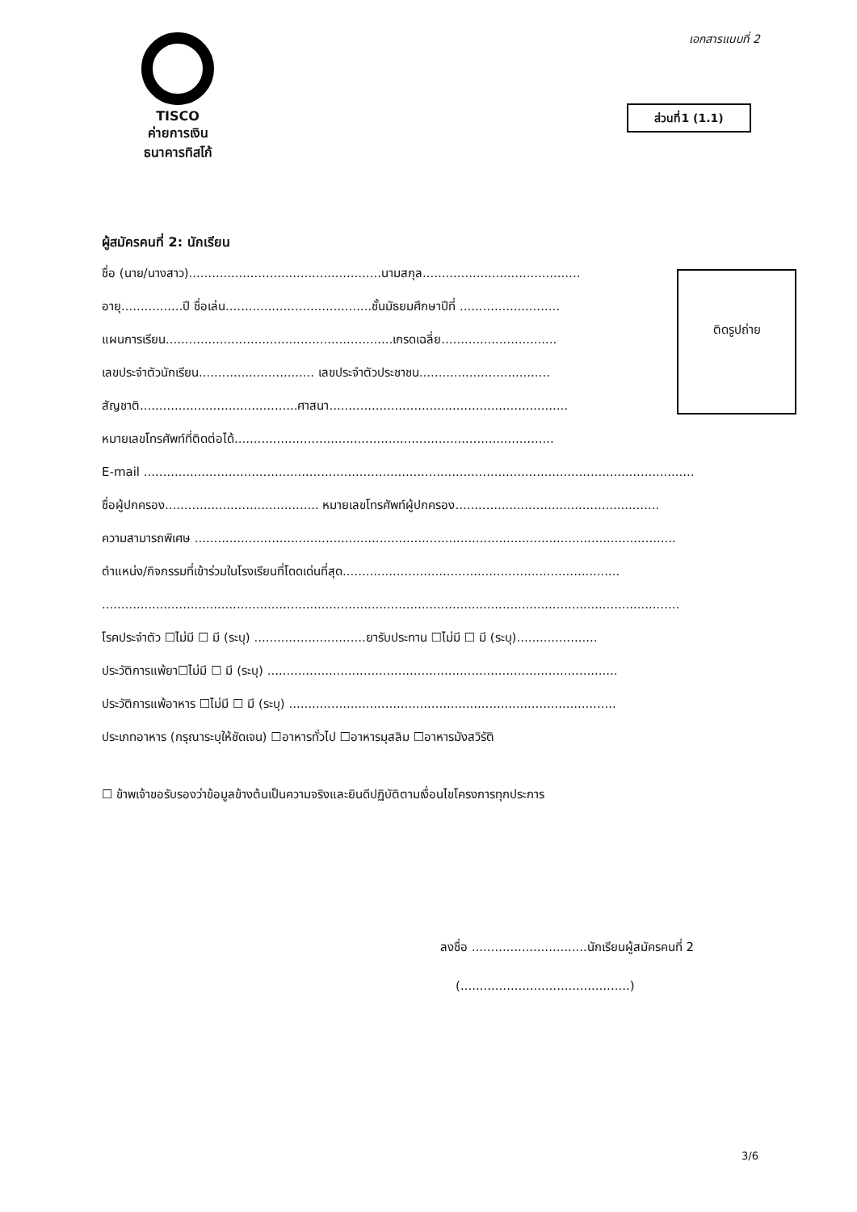เอกสารแนบที่ 2
TISCO
ค่ายการเงิน
ธนาคารทิสโก้
ส่วนที่1 (1.1)
ติดรูปถ่าย
ผู้สมัครคนที่ 2: นักเรียน
ชื่อ (นาย/นางสาว)..................................................นามสกุล.........................................
อายุ................ปี ชื่อเล่น......................................ชั้นมัธยมศึกษาปีที่ ..........................
แผนการเรียน...........................................................เกรดเฉลี่ย..............................
เลขประจำตัวนักเรียน.............................. เลขประจำตัวประชาชน..................................
สัญชาติ.........................................ศาสนา..............................................................
หมายเลขโทรศัพท์ที่ติดต่อได้...................................................................................
E-mail ...............................................................................................................................................
ชื่อผู้ปกครอง........................................ หมายเลขโทรศัพท์ผู้ปกครอง.....................................................
ความสามารถพิเศษ .............................................................................................................................
ตำแหน่ง/กิจกรรมที่เข้าร่วมในโรงเรียนที่โดดเด่นที่สุด........................................................................
......................................................................................................................................................
โรคประจำตัว ☐ไม่มี ☐ มี (ระบุ) .............................ยารับประทาน ☐ไม่มี ☐ มี (ระบุ).....................
ประวัติการแพ้ยา☐ไม่มี ☐ มี (ระบุ) ...........................................................................................
ประวัติการแพ้อาหาร ☐ไม่มี ☐ มี (ระบุ) .....................................................................................
ประเภทอาหาร (กรุณาระบุให้ชัดเจน) ☐อาหารทั่วไป ☐อาหารมุสลิม ☐อาหารมังสวิรัติ
☐ ข้าพเจ้าขอรับรองว่าข้อมูลข้างต้นเป็นความจริงและยินดีปฏิบัติตามเงื่อนไขโครงการทุกประการ
ลงชื่อ ..............................นักเรียนผู้สมัครคนที่ 2
(............................................)
3/6